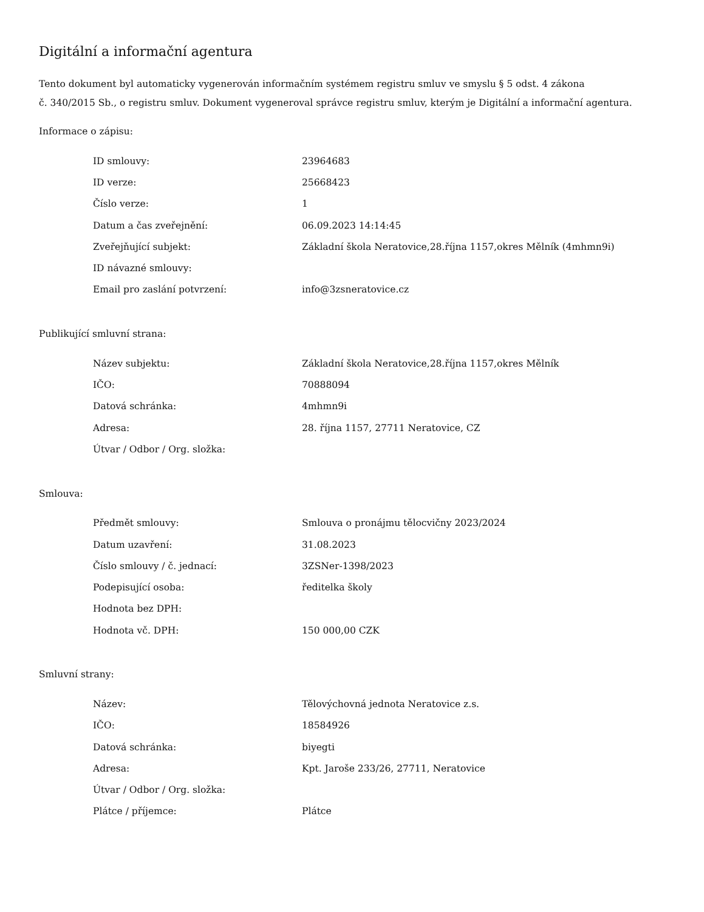Digitální a informační agentura
Tento dokument byl automaticky vygenerován informačním systémem registru smluv ve smyslu § 5 odst. 4 zákona
č. 340/2015 Sb., o registru smluv. Dokument vygeneroval správce registru smluv, kterým je Digitální a informační agentura.
Informace o zápisu:
| ID smlouvy: | 23964683 |
| ID verze: | 25668423 |
| Číslo verze: | 1 |
| Datum a čas zveřejnění: | 06.09.2023 14:14:45 |
| Zveřejňující subjekt: | Základní škola Neratovice,28.října 1157,okres Mělník (4mhmn9i) |
| ID návazné smlouvy: | |
| Email pro zaslání potvrzení: | info@3zsneratovice.cz |
Publikující smluvní strana:
| Název subjektu: | Základní škola Neratovice,28.října 1157,okres Mělník |
| IČO: | 70888094 |
| Datová schránka: | 4mhmn9i |
| Adresa: | 28. října 1157, 27711 Neratovice, CZ |
| Útvar / Odbor / Org. složka: | |
Smlouva:
| Předmět smlouvy: | Smlouva o pronájmu tělocvičny 2023/2024 |
| Datum uzavření: | 31.08.2023 |
| Číslo smlouvy / č. jednací: | 3ZSNer-1398/2023 |
| Podepisující osoba: | ředitelka školy |
| Hodnota bez DPH: | |
| Hodnota vč. DPH: | 150 000,00 CZK |
Smluvní strany:
| Název: | Tělovýchovná jednota Neratovice z.s. |
| IČO: | 18584926 |
| Datová schránka: | biyegti |
| Adresa: | Kpt. Jaroše 233/26, 27711, Neratovice |
| Útvar / Odbor / Org. složka: | |
| Plátce / příjemce: | Plátce |